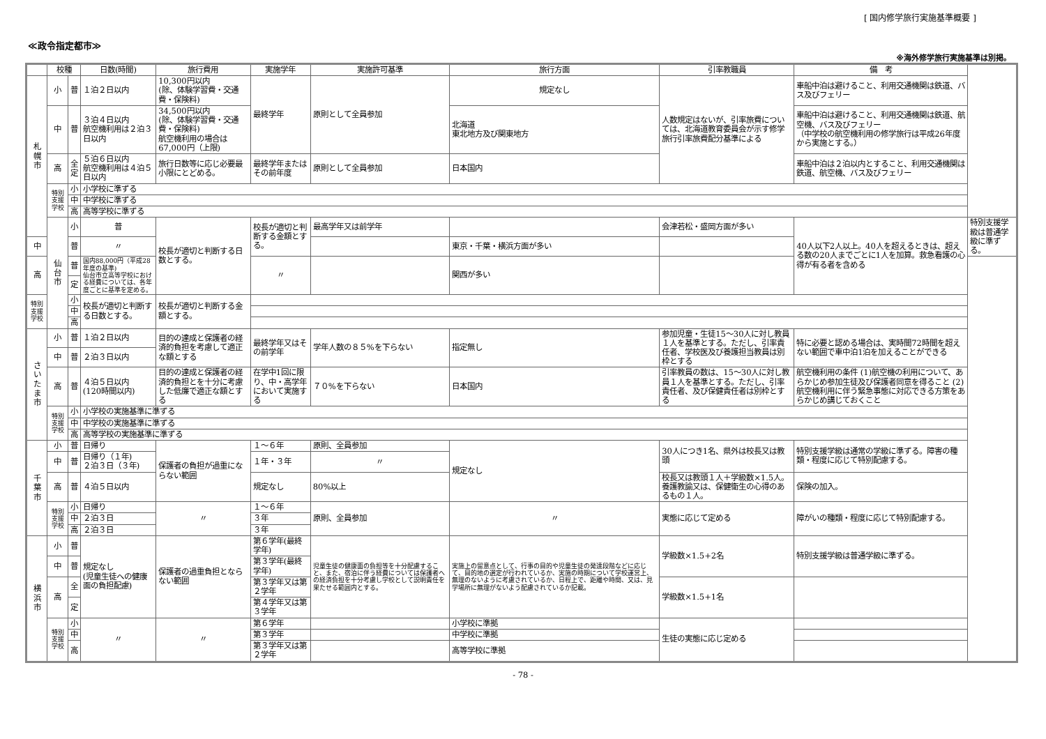[ 国内修学旅行実施基準概要 ]
≪政令指定都市≫
※海外修学旅行実施基準は別掲。
| | 校種 | | 日数(時間) | 旅行費用 | 実施学年 | 実施許可基準 | 旅行方面 | 引率教職員 | | 備 考 | |
| --- | --- | --- | --- | --- | --- | --- | --- | --- | --- | --- | --- |
| 札 幌 市 | 小 | 普 | １泊２日以内 | 10,300円以内 (除、体験学習費・交通費・保険料) | 最終学年 | 原則として全員参加 | 規定なし | 人数規定はないが、引率旅費については、北海道教育委員会が示す修学旅行引率旅費配分基準による | | 車船中泊は避けること、利用交通機関は鉄道、バス及びフェリー | |
| | 中 | 普 | ３泊４日以内 航空機利用は２泊３日以内 | 34,500円以内 (除、体験学習費・交通費・保険料) 航空機利用の場合は 67,000円（上限) | | | 北海道 東北地方及び関東地方 | | | 車船中泊は避けること、利用交通機関は鉄道、航空機、バス及びフェリー （中学校の航空機利用の修学旅行は平成26年度から実施とする。） | |
| | 高 | 全 定 | ５泊６日以内 航空機利用は４泊５日以内 | 旅行日数等に応じ必要最小限にとどめる。 | 最終学年またはその前年度 | 原則として全員参加 | 日本国内 | | | 車船中泊は２泊以内とすること、利用交通機関は鉄道、航空機、バス及びフェリー | |
| | 特別支援学校 | 小 | 小学校に準ずる | | | | | | | | |
| | | 中 | 中学校に準ずる | | | | | | | | |
| | | 高 | 高等学校に準ずる | | | | | | | | |
| | 仙 台 市 | 小 | 普 | 校長が適切と判断する日数とする。 | 校長が適切と判断する金額とする。 | 最高学年又は前学年 | | 会津若松・盛岡方面が多い | 40人以下2人以上。40人を超えるときは、超える数の20人までごとに1人を加算。救急看護の心得が有る者を含める | | 特別支援学級は普通学級に準ずる。 |
| 中 | | 普 | 〃 | | | | 東京・千葉・横浜方面が多い | | | | |
| 高 | | 普 | 国内88,000円（平成28年度の基準) 仙台市立高等学校における経費については、各年度ごとに基準を定める。 | | 〃 | | 関西が多い | | | | |
| | | 定 | | | | | | | | | |
| 特別支援学校 | | 小 | 校長が適切と判断する日数とする。 | 校長が適切と判断する金額とする。 | | | | | | | |
| | | 中 | | | | | | | | | |
| | | 高 | | | | | | | | | |
| さ い た ま 市 | 小 | 普 | １泊２日以内 | 目的の達成と保護者の経済的負担を考慮して適正な額とする | 最終学年又はその前学年 | 学年人数の８５%を下らない | 指定無し | 参加児童・生徒15～30人に対し教員１人を基準とする。ただし、引率責任者、学校医及び養護担当教員は別枠とする | 特に必要と認める場合は、実時間72時間を超えない範囲で車中泊1泊を加えることができる | | |
| | 中 | 普 | ２泊３日以内 | | | | | | | | |
| | 高 | 普 | ４泊５日以内 (120時間以内) | 目的の達成と保護者の経済的負担とを十分に考慮した低廉で適正な額とする | 在学中1回に限り、中・高学年において実施する | ７０%を下らない | 日本国内 | 引率教員の数は、15～30人に対し教員１人を基準とする。ただし、引率責任者、及び保健責任者は別枠とする | 航空機利用の条件 (1)航空機の利用について、あらかじめ参加生徒及び保護者同意を得ること (2)航空機利用に伴う緊急事態に対応できる方策をあらかじめ講じておくこと | | |
| | 特別支援学校 | 小 | 小学校の実施基準に準ずる | | | | | | | | |
| | | 中 | 中学校の実施基準に準ずる | | | | | | | | |
| | | 高 | 高等学校の実施基準に準ずる | | | | | | | | |
| 千 葉 市 | 小 | 普 | 日帰り | 保護者の負担が過重にならない範囲 | １～６年 | 原則、全員参加 | 規定なし | 30人につき1名、県外は校長又は教頭 | | 特別支援学級は通常の学級に準ずる。障害の種類・程度に応じて特別配慮する。 | |
| | 中 | 普 | 日帰り（１年) ２泊３日（３年) | | １年・３年 | 〃 | | | | | |
| | 高 | 普 | ４泊５日以内 | | 規定なし | 80%以上 | | 校長又は教頭１人＋学級数×1.5人。養護教諭又は、保健衛生の心得のあるもの１人。 | | 保険の加入。 | |
| | 特別支援学校 | 小 | 日帰り | 〃 | １～６年 | 原則、全員参加 | 〃 | 実態に応じて定める | | 障がいの種類・程度に応じて特別配慮する。 | |
| | | 中 | ２泊３日 | | ３年 | | | | | | |
| | | 高 | ２泊３日 | | ３年 | | | | | | |
| 横 浜 市 | 小 | 普 | 規定なし (児童生徒への健康面の負担配慮) | 保護者の過重負担とならない範囲 | 第６学年(最終学年) | 児童生徒の健康面の負担等を十分配慮すること、また、宿泊に伴う経費については保護者への経済負担を十分考慮し学校として説明責任を果たせる範囲内とする。 | 実施上の留意点として、行事の目的や児童生徒の発達段階などに応じて、目的地の選定が行われているか、実施の時期について学校運営上、無理のないように考慮されているか、日程上で、距離や時間、又は、見学場所に無理がないよう配慮されているか記載。 | 学級数×1.5+2名 | 特別支援学級は普通学級に準ずる。 | | |
| | 中 | 普 | | | 第３学年(最終学年) | | | | | | |
| | 高 | 全 | | | 第３学年又は第２学年 | | | 学級数×1.5+1名 | | | |
| | | 定 | | | 第４学年又は第３学年 | | | | | | |
| | 特別支援学校 | 小 | 〃 | 〃 | 第６学年 | | 小学校に準拠 | 生徒の実態に応じ定める | | | |
| | | 中 | | | 第３学年 | | 中学校に準拠 | | | | |
| | | 高 | | | 第３学年又は第２学年 | | 高等学校に準拠 | | | | |
- 78 -